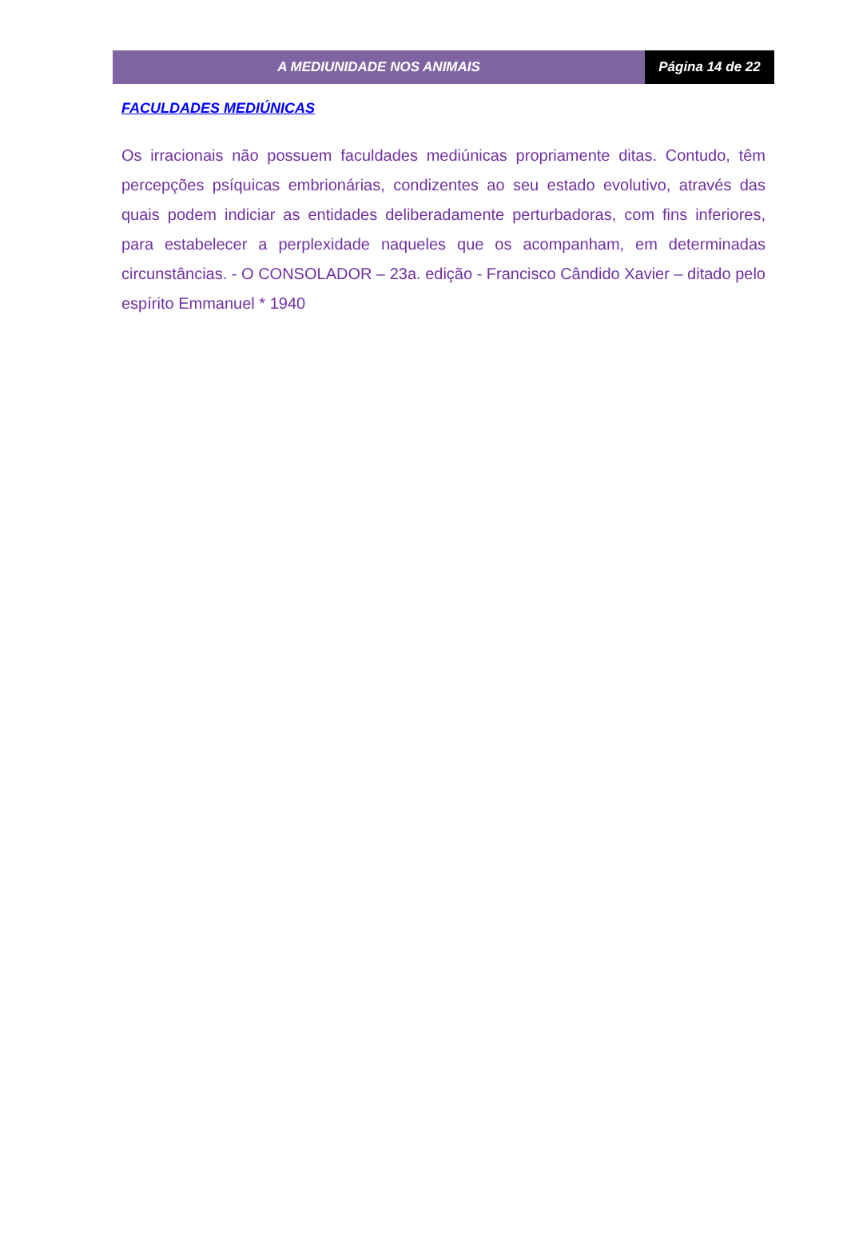A MEDIUNIDADE NOS ANIMAIS Página 14 de 22
FACULDADES MEDIÚNICAS
Os irracionais não possuem faculdades mediúnicas propriamente ditas. Contudo, têm percepções psíquicas embrionárias, condizentes ao seu estado evolutivo, através das quais podem indiciar as entidades deliberadamente perturbadoras, com fins inferiores, para estabelecer a perplexidade naqueles que os acompanham, em determinadas circunstâncias. - O CONSOLADOR – 23a. edição - Francisco Cândido Xavier – ditado pelo espírito Emmanuel * 1940